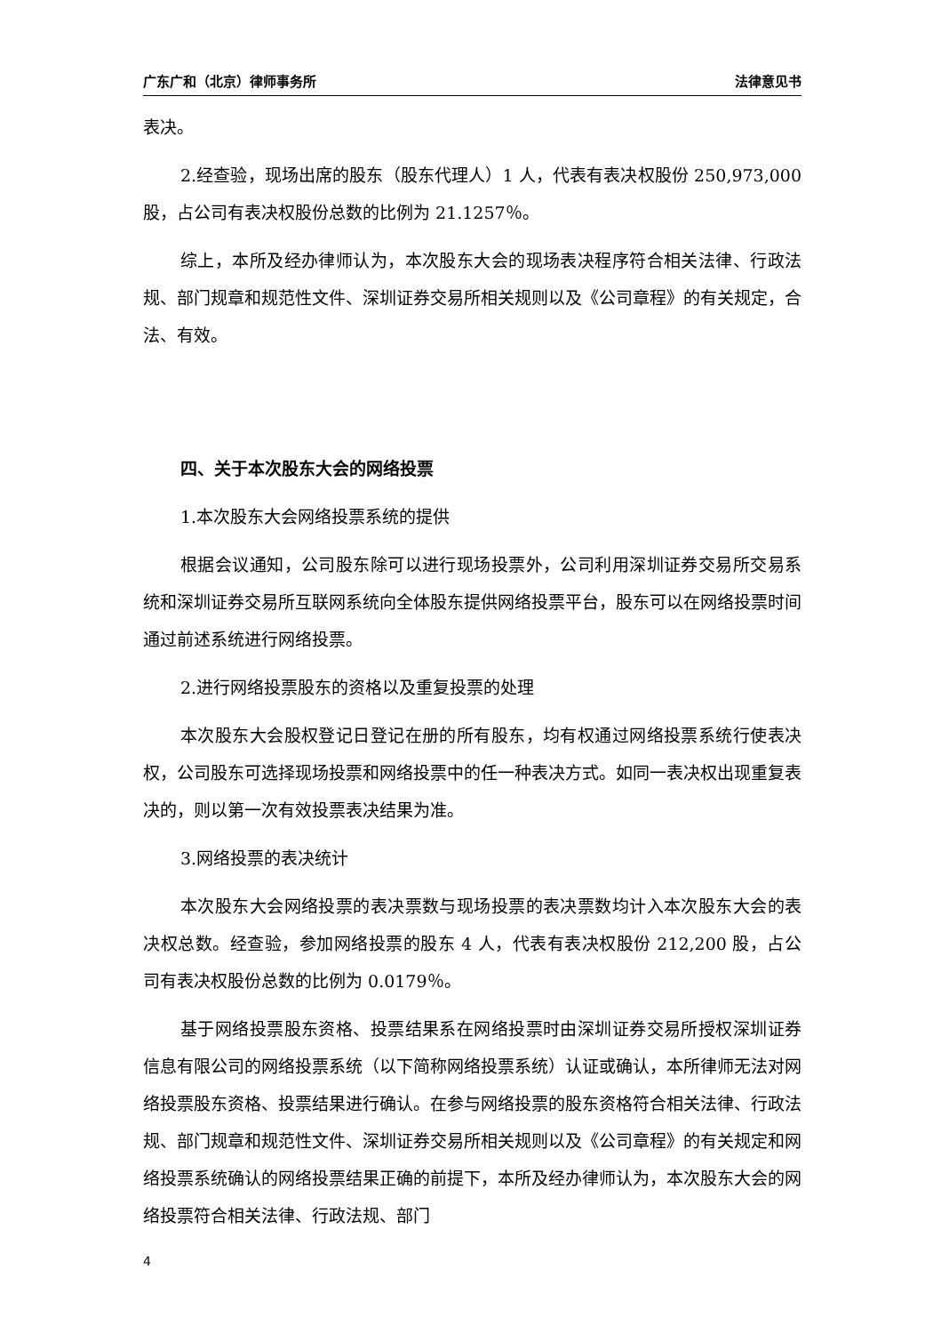广东广和（北京）律师事务所 法律意见书
表决。
2.经查验，现场出席的股东（股东代理人）1 人，代表有表决权股份 250,973,000 股，占公司有表决权股份总数的比例为 21.1257％。
综上，本所及经办律师认为，本次股东大会的现场表决程序符合相关法律、行政法规、部门规章和规范性文件、深圳证券交易所相关规则以及《公司章程》的有关规定，合法、有效。
四、关于本次股东大会的网络投票
1.本次股东大会网络投票系统的提供
根据会议通知，公司股东除可以进行现场投票外，公司利用深圳证券交易所交易系统和深圳证券交易所互联网系统向全体股东提供网络投票平台，股东可以在网络投票时间通过前述系统进行网络投票。
2.进行网络投票股东的资格以及重复投票的处理
本次股东大会股权登记日登记在册的所有股东，均有权通过网络投票系统行使表决权，公司股东可选择现场投票和网络投票中的任一种表决方式。如同一表决权出现重复表决的，则以第一次有效投票表决结果为准。
3.网络投票的表决统计
本次股东大会网络投票的表决票数与现场投票的表决票数均计入本次股东大会的表决权总数。经查验，参加网络投票的股东 4 人，代表有表决权股份 212,200 股，占公司有表决权股份总数的比例为 0.0179％。
基于网络投票股东资格、投票结果系在网络投票时由深圳证券交易所授权深圳证券信息有限公司的网络投票系统（以下简称网络投票系统）认证或确认，本所律师无法对网络投票股东资格、投票结果进行确认。在参与网络投票的股东资格符合相关法律、行政法规、部门规章和规范性文件、深圳证券交易所相关规则以及《公司章程》的有关规定和网络投票系统确认的网络投票结果正确的前提下，本所及经办律师认为，本次股东大会的网络投票符合相关法律、行政法规、部门
4